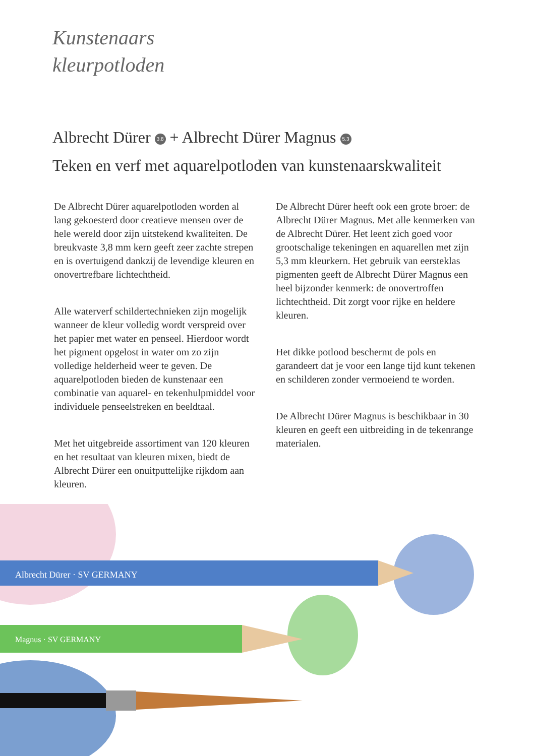Kunstenaars
kleurpotloden
Albrecht Dürer 3.8 + Albrecht Dürer Magnus 5.3
Teken en verf met aquarelpotloden van kunstenaarskwaliteit
De Albrecht Dürer aquarelpotloden worden al lang gekoesterd door creatieve mensen over de hele wereld door zijn uitstekend kwaliteiten. De breukvaste 3,8 mm kern geeft zeer zachte strepen en is overtuigend dankzij de levendige kleuren en onovertrefbare lichtechtheid.
Alle waterverf schildertechnieken zijn mogelijk wanneer de kleur volledig wordt verspreid over het papier met water en penseel. Hierdoor wordt het pigment opgelost in water om zo zijn volledige helderheid weer te geven. De aquarelpotloden bieden de kunstenaar een combinatie van aquarel- en tekenhulpmiddel voor individuele penseelstreken en beeldtaal.
Met het uitgebreide assortiment van 120 kleuren en het resultaat van kleuren mixen, biedt de Albrecht Dürer een onuitputtelijke rijkdom aan kleuren.
De Albrecht Dürer heeft ook een grote broer: de Albrecht Dürer Magnus. Met alle kenmerken van de Albrecht Dürer. Het leent zich goed voor grootschalige tekeningen en aquarellen met zijn 5,3 mm kleurkern. Het gebruik van eersteklas pigmenten geeft de Albrecht Dürer Magnus een heel bijzonder kenmerk: de onovertroffen lichtechtheid. Dit zorgt voor rijke en heldere kleuren.
Het dikke potlood beschermt de pols en garandeert dat je voor een lange tijd kunt tekenen en schilderen zonder vermoeiend te worden.
De Albrecht Dürer Magnus is beschikbaar in 30 kleuren en geeft een uitbreiding in de tekenrange materialen.
Albrecht Dürer · SV GERMANY
Magnus · SV GERMANY